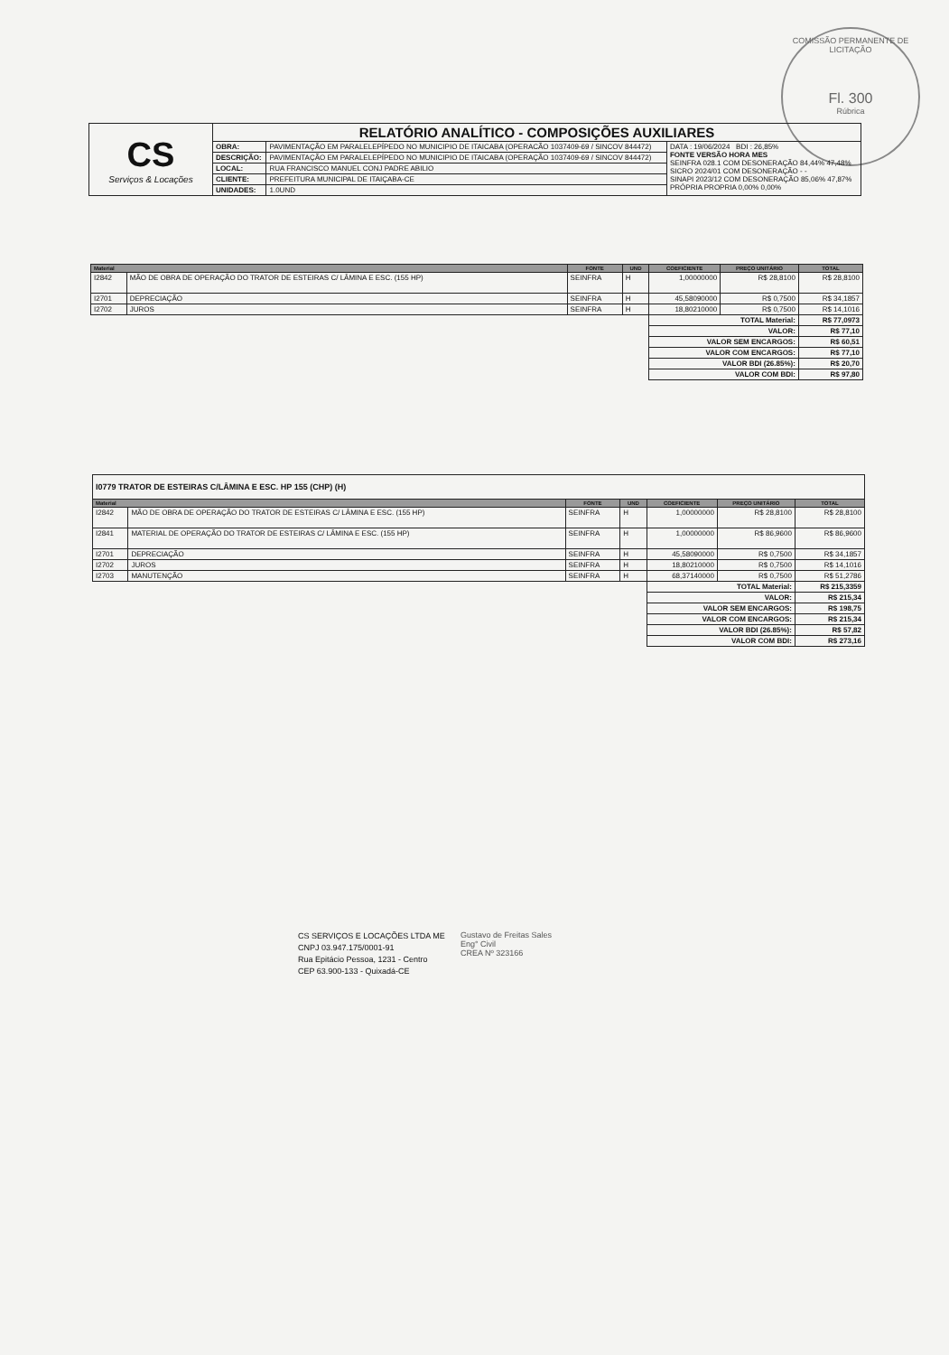COMISSÃO PERMANENTE DE LICITAÇÃO
Fl. 300
Rúbrica
| CS Serviços & Locações | RELATÓRIO ANALÍTICO - COMPOSIÇÕES AUXILIARES | | |
| | OBRA: | PAVIMENTAÇÃO EM PARALELEPÍPEDO NO MUNICIPIO DE ITAICABA (OPERACÃO 1037409-69 / SINCOV 844472) | DATA : 19/06/2024 BDI : 26,85% FONTE VERSÃO HORA MES SEINFRA 028.1 COM DESONERAÇÃO 84,44% 47,48% SICRO 2024/01 COM DESONERAÇÃO - - SINAPI 2023/12 COM DESONERAÇÃO 85,06% 47,87% PRÓPRIA PROPRIA 0,00% 0,00% |
| | DESCRIÇÃO: | PAVIMENTAÇÃO EM PARALELEPÍPEDO NO MUNICIPIO DE ITAICABA (OPERAÇÃO 1037409-69 / SINCOV 844472) | |
| | LOCAL: | RUA FRANCISCO MANUEL CONJ PADRE ABILIO | |
| | CLIENTE: | PREFEITURA MUNICIPAL DE ITAIÇABA-CE | |
| | UNIDADES: | 1.0UND | |
| Material | | FONTE | UND | COEFICIENTE | PREÇO UNITÁRIO | TOTAL |
| --- | --- | --- | --- | --- | --- | --- |
| I2842 | MÃO DE OBRA DE OPERAÇÃO DO TRATOR DE ESTEIRAS C/ LÂMINA E ESC. (155 HP) | SEINFRA | H | 1,00000000 | R$ 28,8100 | R$ 28,8100 |
| I2701 | DEPRECIAÇÃO | SEINFRA | H | 45,58090000 | R$ 0,7500 | R$ 34,1857 |
| I2702 | JUROS | SEINFRA | H | 18,80210000 | R$ 0,7500 | R$ 14,1016 |
| | | | | TOTAL Material: | | R$ 77,0973 |
| | | | | VALOR: | | R$ 77,10 |
| | | | | VALOR SEM ENCARGOS: | | R$ 60,51 |
| | | | | VALOR COM ENCARGOS: | | R$ 77,10 |
| | | | | VALOR BDI (26.85%): | | R$ 20,70 |
| | | | | VALOR COM BDI: | | R$ 97,80 |
| I0779 TRATOR DE ESTEIRAS C/LÂMINA E ESC. HP 155 (CHP) (H) | | | | | | |
| Material | | FONTE | UND | COEFICIENTE | PREÇO UNITÁRIO | TOTAL |
| I2842 | MÃO DE OBRA DE OPERAÇÃO DO TRATOR DE ESTEIRAS C/ LÂMINA E ESC. (155 HP) | SEINFRA | H | 1,00000000 | R$ 28,8100 | R$ 28,8100 |
| I2841 | MATERIAL DE OPERAÇÃO DO TRATOR DE ESTEIRAS C/ LÂMINA E ESC. (155 HP) | SEINFRA | H | 1,00000000 | R$ 86,9600 | R$ 86,9600 |
| I2701 | DEPRECIAÇÃO | SEINFRA | H | 45,58090000 | R$ 0,7500 | R$ 34,1857 |
| I2702 | JUROS | SEINFRA | H | 18,80210000 | R$ 0,7500 | R$ 14,1016 |
| I2703 | MANUTENÇÃO | SEINFRA | H | 68,37140000 | R$ 0,7500 | R$ 51,2786 |
| | | | | TOTAL Material: | | R$ 215,3359 |
| | | | | VALOR: | | R$ 215,34 |
| | | | | VALOR SEM ENCARGOS: | | R$ 198,75 |
| | | | | VALOR COM ENCARGOS: | | R$ 215,34 |
| | | | | VALOR BDI (26.85%): | | R$ 57,82 |
| | | | | VALOR COM BDI: | | R$ 273,16 |
CS SERVIÇOS E LOCAÇÕES LTDA ME
CNPJ 03.947.175/0001-91
Rua Epitácio Pessoa, 1231 - Centro
CEP 63.900-133 - Quixadá-CE
Gustavo de Freitas Sales
Eng° Civil
CREA Nº 323166